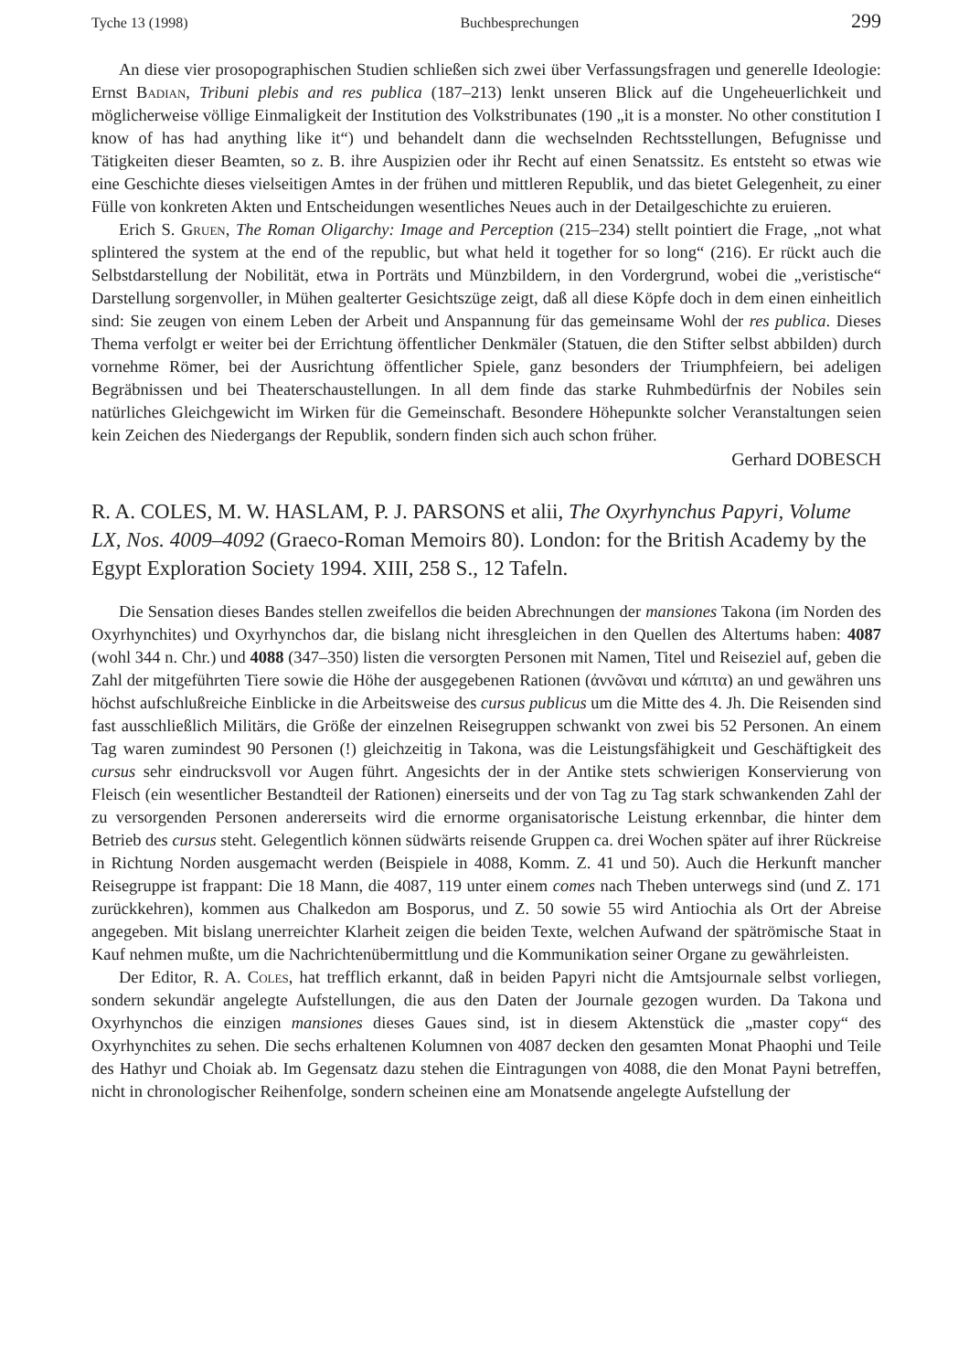Tyche 13 (1998) Buchbesprechungen 299
An diese vier prosopographischen Studien schließen sich zwei über Verfassungsfragen und generelle Ideologie: Ernst Badian, Tribuni plebis and res publica (187–213) lenkt unseren Blick auf die Ungeheuerlichkeit und möglicherweise völlige Einmaligkeit der Institution des Volkstribunates (190 „it is a monster. No other constitution I know of has had anything like it“) und behandelt dann die wechselnden Rechtsstellungen, Befugnisse und Tätigkeiten dieser Beamten, so z. B. ihre Auspizien oder ihr Recht auf einen Senatssitz. Es entsteht so etwas wie eine Geschichte dieses vielseitigen Amtes in der frühen und mittleren Republik, und das bietet Gelegenheit, zu einer Fülle von konkreten Akten und Entscheidungen wesentliches Neues auch in der Detailgeschichte zu eruieren.
Erich S. Gruen, The Roman Oligarchy: Image and Perception (215–234) stellt pointiert die Frage, „not what splintered the system at the end of the republic, but what held it together for so long“ (216). Er rückt auch die Selbstdarstellung der Nobilität, etwa in Porträts und Münzbildern, in den Vordergrund, wobei die „veristische“ Darstellung sorgenvoller, in Mühen gealterter Gesichtszüge zeigt, daß all diese Köpfe doch in dem einen einheitlich sind: Sie zeugen von einem Leben der Arbeit und Anspannung für das gemeinsame Wohl der res publica. Dieses Thema verfolgt er weiter bei der Errichtung öffentlicher Denkmäler (Statuen, die den Stifter selbst abbilden) durch vornehme Römer, bei der Ausrichtung öffentlicher Spiele, ganz besonders der Triumphfeiern, bei adeligen Begräbnissen und bei Theaterschaustellungen. In all dem finde das starke Ruhmbedürfnis der Nobiles sein natürliches Gleichgewicht im Wirken für die Gemeinschaft. Besondere Höhepunkte solcher Veranstaltungen seien kein Zeichen des Niedergangs der Republik, sondern finden sich auch schon früher.
Gerhard DOBESCH
R. A. COLES, M. W. HASLAM, P. J. PARSONS et alii, The Oxyrhynchus Papyri, Volume LX, Nos. 4009–4092 (Graeco-Roman Memoirs 80). London: for the British Academy by the Egypt Exploration Society 1994. XIII, 258 S., 12 Tafeln.
Die Sensation dieses Bandes stellen zweifellos die beiden Abrechnungen der mansiones Takona (im Norden des Oxyrhynchites) und Oxyrhynchos dar, die bislang nicht ihresgleichen in den Quellen des Altertums haben: 4087 (wohl 344 n. Chr.) und 4088 (347–350) listen die versorgten Personen mit Namen, Titel und Reiseziel auf, geben die Zahl der mitgeführten Tiere sowie die Höhe der ausgegebenen Rationen (ἀννῶναι und κάπιτα) an und gewähren uns höchst aufschlußreiche Einblicke in die Arbeitsweise des cursus publicus um die Mitte des 4. Jh. Die Reisenden sind fast ausschließlich Militärs, die Größe der einzelnen Reisegruppen schwankt von zwei bis 52 Personen. An einem Tag waren zumindest 90 Personen (!) gleichzeitig in Takona, was die Leistungsfähigkeit und Geschäftigkeit des cursus sehr eindrucksvoll vor Augen führt. Angesichts der in der Antike stets schwierigen Konservierung von Fleisch (ein wesentlicher Bestandteil der Rationen) einerseits und der von Tag zu Tag stark schwankenden Zahl der zu versorgenden Personen andererseits wird die ernorme organisatorische Leistung erkennbar, die hinter dem Betrieb des cursus steht. Gelegentlich können südwärts reisende Gruppen ca. drei Wochen später auf ihrer Rückreise in Richtung Norden ausgemacht werden (Beispiele in 4088, Komm. Z. 41 und 50). Auch die Herkunft mancher Reisegruppe ist frappant: Die 18 Mann, die 4087, 119 unter einem comes nach Theben unterwegs sind (und Z. 171 zurückkehren), kommen aus Chalkedon am Bosporus, und Z. 50 sowie 55 wird Antiochia als Ort der Abreise angegeben. Mit bislang unerreichter Klarheit zeigen die beiden Texte, welchen Aufwand der spätrömische Staat in Kauf nehmen mußte, um die Nachrichtenübermittlung und die Kommunikation seiner Organe zu gewährleisten.
Der Editor, R. A. Coles, hat trefflich erkannt, daß in beiden Papyri nicht die Amtsjournale selbst vorliegen, sondern sekundär angelegte Aufstellungen, die aus den Daten der Journale gezogen wurden. Da Takona und Oxyrhynchos die einzigen mansiones dieses Gaues sind, ist in diesem Aktenstück die „master copy“ des Oxyrhynchites zu sehen. Die sechs erhaltenen Kolumnen von 4087 decken den gesamten Monat Phaophi und Teile des Hathyr und Choiak ab. Im Gegensatz dazu stehen die Eintragungen von 4088, die den Monat Payni betreffen, nicht in chronologischer Reihenfolge, sondern scheinen eine am Monatsende angelegte Aufstellung der